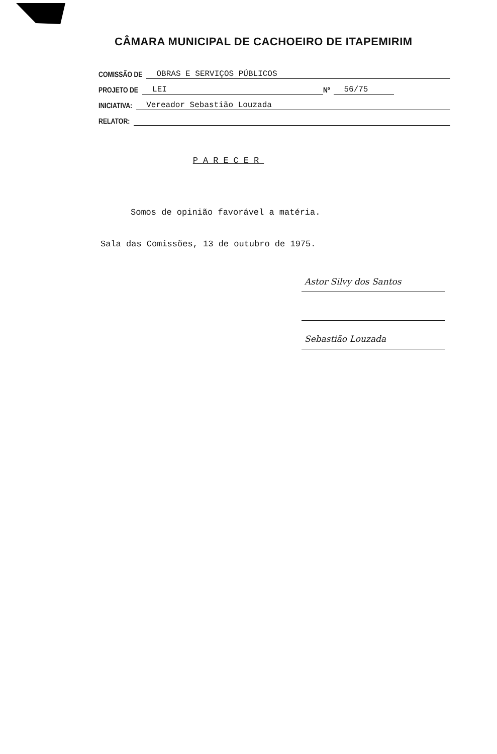CÂMARA MUNICIPAL DE CACHOEIRO DE ITAPEMIRIM
COMISSÃO DE OBRAS E SERVIÇOS PÚBLICOS
PROJETO DE LEI Nº 56/75
INICIATIVA: Vereador Sebastião Louzada
RELATOR:
PARECER
Somos de opinião favorável a matéria.
Sala das Comissões, 13 de outubro de 1975.
Astor Silvy dos Santos
Sebastião Louzada